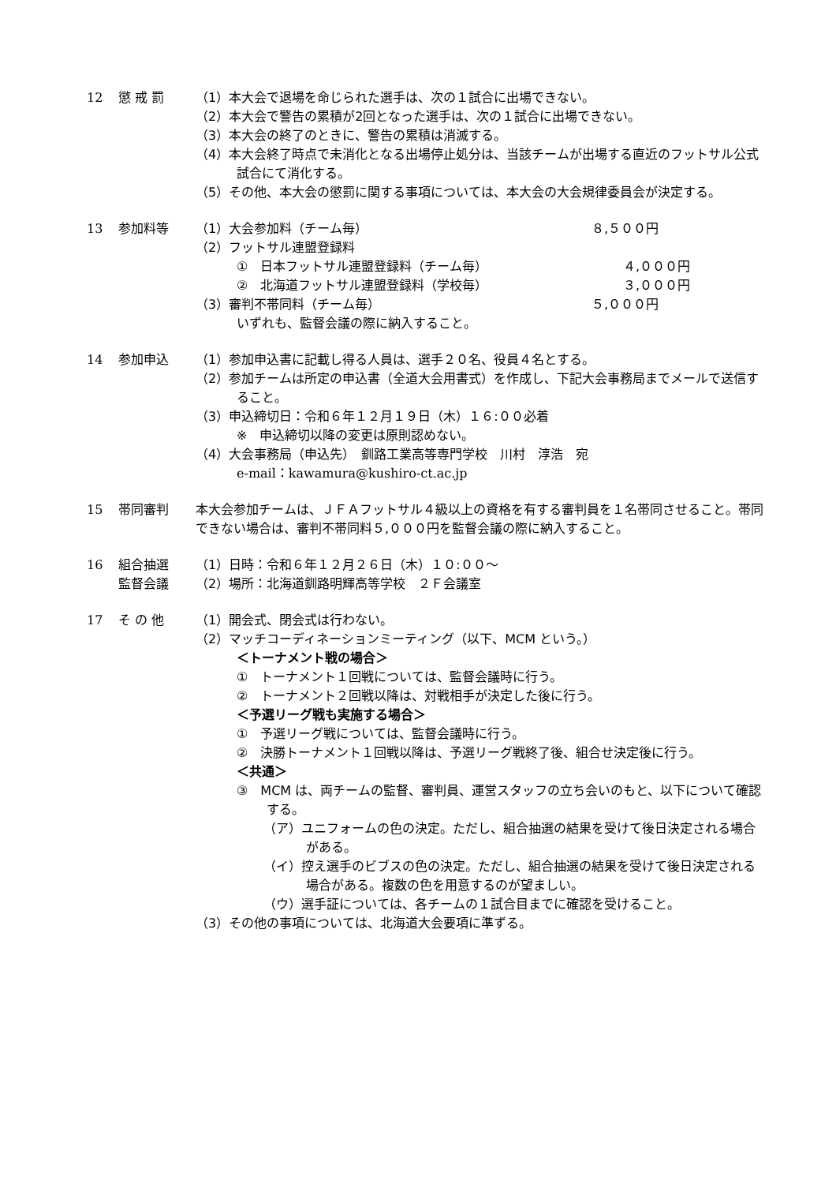12 懲 戒 罰 （1）本大会で退場を命じられた選手は、次の１試合に出場できない。
（2）本大会で警告の累積が2回となった選手は、次の１試合に出場できない。
（3）本大会の終了のときに、警告の累積は消滅する。
（4）本大会終了時点で未消化となる出場停止処分は、当該チームが出場する直近のフットサル公式試合にて消化する。
（5）その他、本大会の懲罰に関する事項については、本大会の大会規律委員会が決定する。
13 参加料等 （1）大会参加料（チーム毎） ８,５００円
（2）フットサル連盟登録料
①　日本フットサル連盟登録料（チーム毎） ４,０００円
②　北海道フットサル連盟登録料（学校毎） ３,０００円
（3）審判不帯同料（チーム毎） ５,０００円
いずれも、監督会議の際に納入すること。
14 参加申込 （1）参加申込書に記載し得る人員は、選手２０名、役員４名とする。
（2）参加チームは所定の申込書（全道大会用書式）を作成し、下記大会事務局までメールで送信すること。
（3）申込締切日：令和６年１２月１９日（木）１６:００必着
※　申込締切以降の変更は原則認めない。
（4）大会事務局（申込先）　釧路工業高等専門学校　川村　淳浩　宛
e-mail：kawamura@kushiro-ct.ac.jp
15 帯同審判 本大会参加チームは、ＪＦＡフットサル４級以上の資格を有する審判員を１名帯同させること。帯同できない場合は、審判不帯同料５,０００円を監督会議の際に納入すること。
16 組合抽選
監督会議
（1）日時：令和６年１２月２６日（木）１０:００～
（2）場所：北海道釧路明輝高等学校　２Ｆ会議室
17 そ の 他 （1）開会式、閉会式は行わない。
（2）マッチコーディネーションミーティング（以下、MCM という。）
＜トーナメント戦の場合＞
①　トーナメント１回戦については、監督会議時に行う。
②　トーナメント２回戦以降は、対戦相手が決定した後に行う。
＜予選リーグ戦も実施する場合＞
①　予選リーグ戦については、監督会議時に行う。
②　決勝トーナメント１回戦以降は、予選リーグ戦終了後、組合せ決定後に行う。
＜共通＞
③　MCM は、両チームの監督、審判員、運営スタッフの立ち会いのもと、以下について確認する。
（ア）ユニフォームの色の決定。ただし、組合抽選の結果を受けて後日決定される場合がある。
（イ）控え選手のビブスの色の決定。ただし、組合抽選の結果を受けて後日決定される場合がある。複数の色を用意するのが望ましい。
（ウ）選手証については、各チームの１試合目までに確認を受けること。
（3）その他の事項については、北海道大会要項に準ずる。